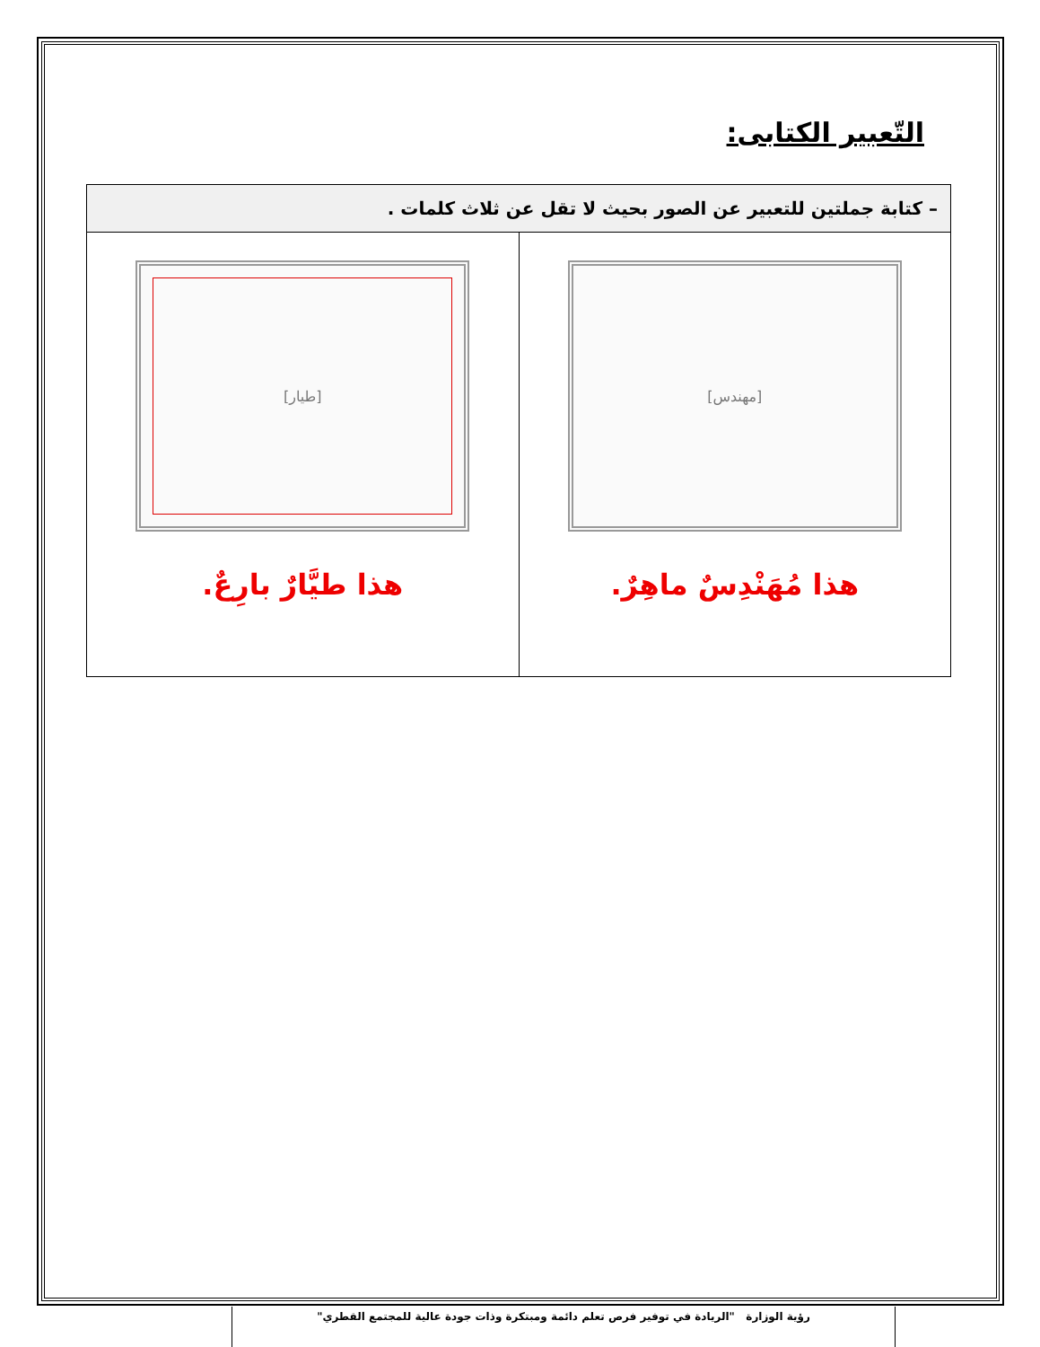التّعبير الكتابى:
| – كتابة جملتين للتعبير عن الصور بحيث لا تقل عن ثلاث كلمات . | |
| [مهندس] هذا مُهَنْدِسٌ ماهِرٌ. | [طيار] هذا طيَّارٌ بارِعٌ. |
رؤية الوزارة "الريادة في توفير فرص تعلم دائمة ومبتكرة وذات جودة عالية للمجتمع القطري"